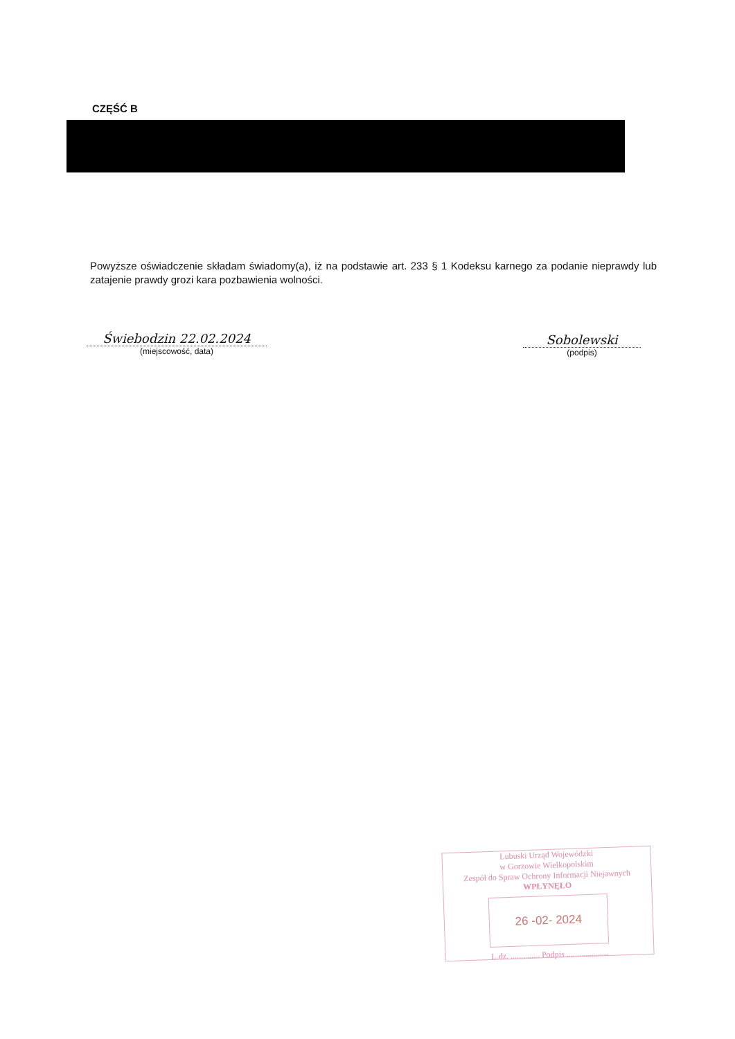CZĘŚĆ B
Powyższe oświadczenie składam świadomy(a), iż na podstawie art. 233 § 1 Kodeksu karnego za podanie nieprawdy lub zatajenie prawdy grozi kara pozbawienia wolności.
Świebodzin 22.02.2024
(miejscowość, data)
Sobolewski
(podpis)
Lubuski Urząd Wojewódzki
w Gorzowie Wielkopolskim
Zespół do Spraw Ochrony Informacji Niejawnych
WPŁYNĘŁO
26 -02- 2024
L.dz. .............. Podpis ....................